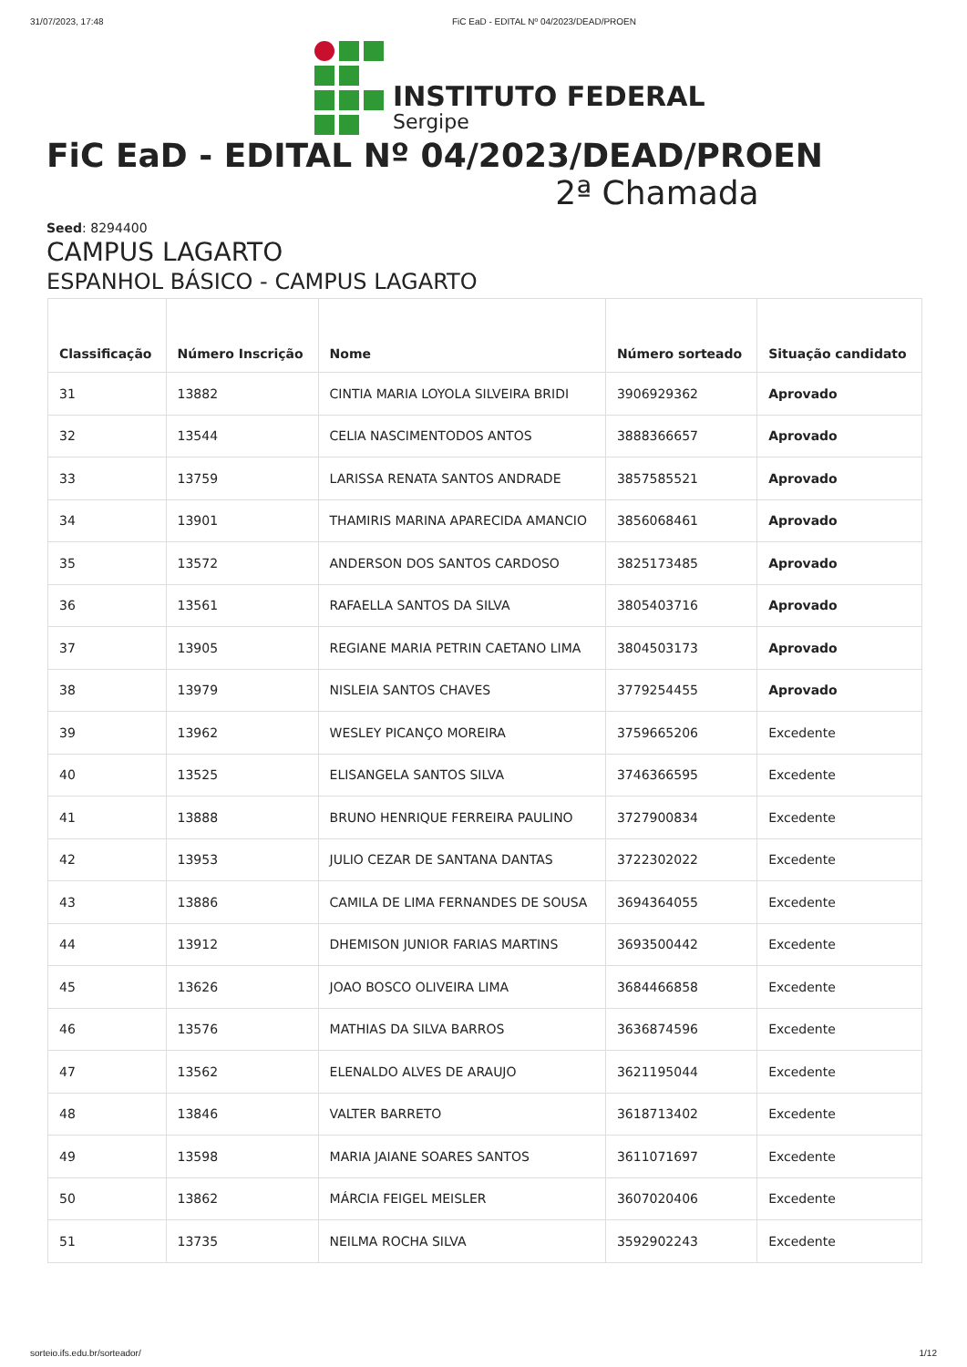31/07/2023, 17:48 FiC EaD - EDITAL Nº 04/2023/DEAD/PROEN
INSTITUTO FEDERAL
Sergipe
FiC EaD - EDITAL Nº 04/2023/DEAD/PROEN
2ª Chamada
Seed: 8294400
CAMPUS LAGARTO
ESPANHOL BÁSICO - CAMPUS LAGARTO
| Classificação | Número Inscrição | Nome | Número sorteado | Situação candidato |
| --- | --- | --- | --- | --- |
| 31 | 13882 | CINTIA MARIA LOYOLA SILVEIRA BRIDI | 3906929362 | Aprovado |
| 32 | 13544 | CELIA NASCIMENTODOS ANTOS | 3888366657 | Aprovado |
| 33 | 13759 | LARISSA RENATA SANTOS ANDRADE | 3857585521 | Aprovado |
| 34 | 13901 | THAMIRIS MARINA APARECIDA AMANCIO | 3856068461 | Aprovado |
| 35 | 13572 | ANDERSON DOS SANTOS CARDOSO | 3825173485 | Aprovado |
| 36 | 13561 | RAFAELLA SANTOS DA SILVA | 3805403716 | Aprovado |
| 37 | 13905 | REGIANE MARIA PETRIN CAETANO LIMA | 3804503173 | Aprovado |
| 38 | 13979 | NISLEIA SANTOS CHAVES | 3779254455 | Aprovado |
| 39 | 13962 | WESLEY PICANÇO MOREIRA | 3759665206 | Excedente |
| 40 | 13525 | ELISANGELA SANTOS SILVA | 3746366595 | Excedente |
| 41 | 13888 | BRUNO HENRIQUE FERREIRA PAULINO | 3727900834 | Excedente |
| 42 | 13953 | JULIO CEZAR DE SANTANA DANTAS | 3722302022 | Excedente |
| 43 | 13886 | CAMILA DE LIMA FERNANDES DE SOUSA | 3694364055 | Excedente |
| 44 | 13912 | DHEMISON JUNIOR FARIAS MARTINS | 3693500442 | Excedente |
| 45 | 13626 | JOAO BOSCO OLIVEIRA LIMA | 3684466858 | Excedente |
| 46 | 13576 | MATHIAS DA SILVA BARROS | 3636874596 | Excedente |
| 47 | 13562 | ELENALDO ALVES DE ARAUJO | 3621195044 | Excedente |
| 48 | 13846 | VALTER BARRETO | 3618713402 | Excedente |
| 49 | 13598 | MARIA JAIANE SOARES SANTOS | 3611071697 | Excedente |
| 50 | 13862 | MÁRCIA FEIGEL MEISLER | 3607020406 | Excedente |
| 51 | 13735 | NEILMA ROCHA SILVA | 3592902243 | Excedente |
sorteio.ifs.edu.br/sorteador/ 1/12